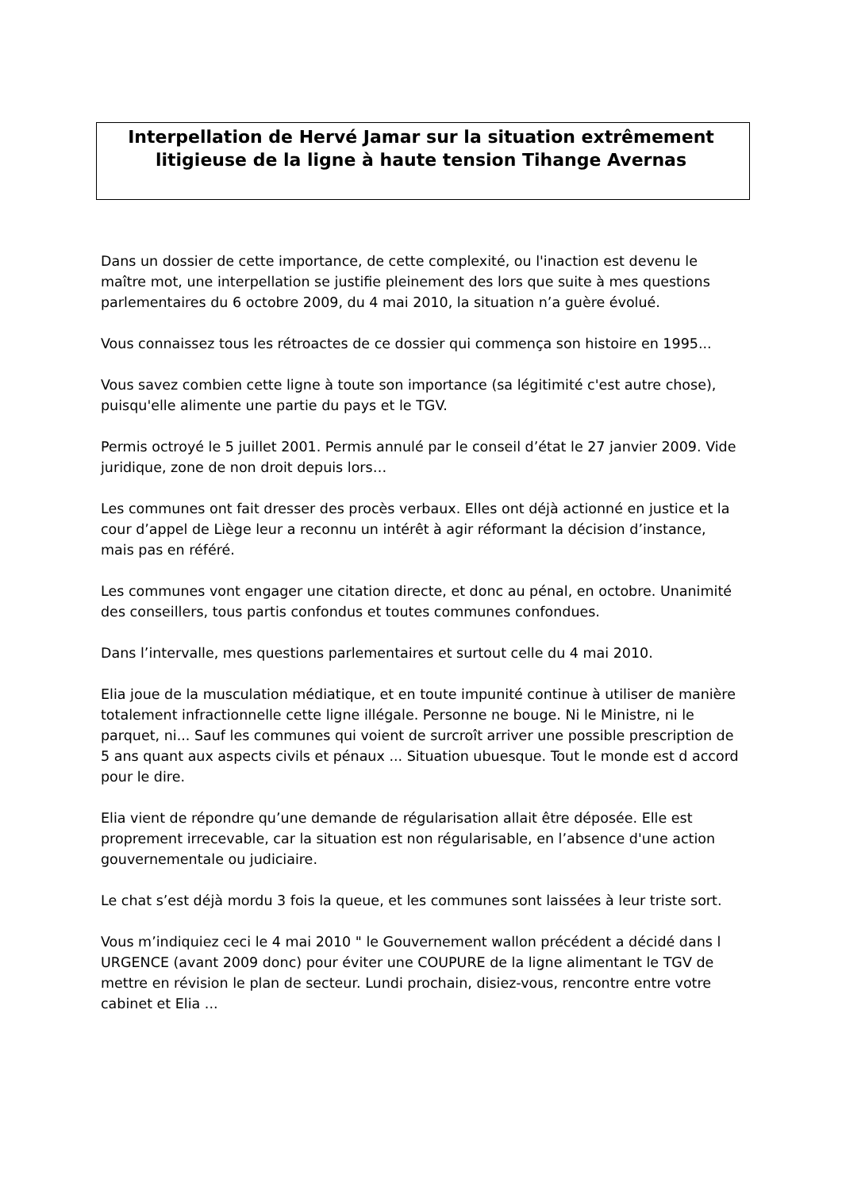Interpellation de Hervé Jamar sur la situation extrêmement
litigieuse de la ligne à haute tension Tihange Avernas
Dans un dossier de cette importance, de cette complexité, ou l'inaction est devenu le maître mot, une interpellation se justifie pleinement des lors que suite à mes questions parlementaires du 6 octobre 2009, du 4 mai 2010, la situation n’a guère évolué.
Vous connaissez tous les rétroactes de ce dossier qui commença son histoire en 1995...
Vous savez combien cette ligne à toute son importance (sa légitimité c'est autre chose), puisqu'elle alimente une partie du pays et le TGV.
Permis octroyé le 5 juillet 2001. Permis annulé par le conseil d’état le 27 janvier 2009. Vide juridique, zone de non droit depuis lors…
Les communes ont fait dresser des procès verbaux. Elles ont déjà actionné en justice et la cour d’appel de Liège leur a reconnu un intérêt à agir réformant la décision d’instance, mais pas en référé.
Les communes vont engager une citation directe, et donc au pénal, en octobre. Unanimité des conseillers, tous partis confondus et toutes communes confondues.
Dans l’intervalle, mes questions parlementaires et surtout celle du 4 mai 2010.
Elia joue de la musculation médiatique, et en toute impunité continue à utiliser de manière totalement infractionnelle cette ligne illégale. Personne ne bouge. Ni le Ministre, ni le parquet, ni... Sauf les communes qui voient de surcroît arriver une possible prescription de 5 ans quant aux aspects civils et pénaux ... Situation ubuesque. Tout le monde est d accord pour le dire.
Elia vient de répondre qu’une demande de régularisation allait être déposée. Elle est proprement irrecevable, car la situation est non régularisable, en l’absence d'une action gouvernementale ou judiciaire.
Le chat s’est déjà mordu 3 fois la queue, et les communes sont laissées à leur triste sort.
Vous m’indiquiez ceci le 4 mai 2010 " le Gouvernement wallon précédent a décidé dans l URGENCE (avant 2009 donc) pour éviter une COUPURE de la ligne alimentant le TGV de mettre en révision le plan de secteur. Lundi prochain, disiez-vous, rencontre entre votre cabinet et Elia ...